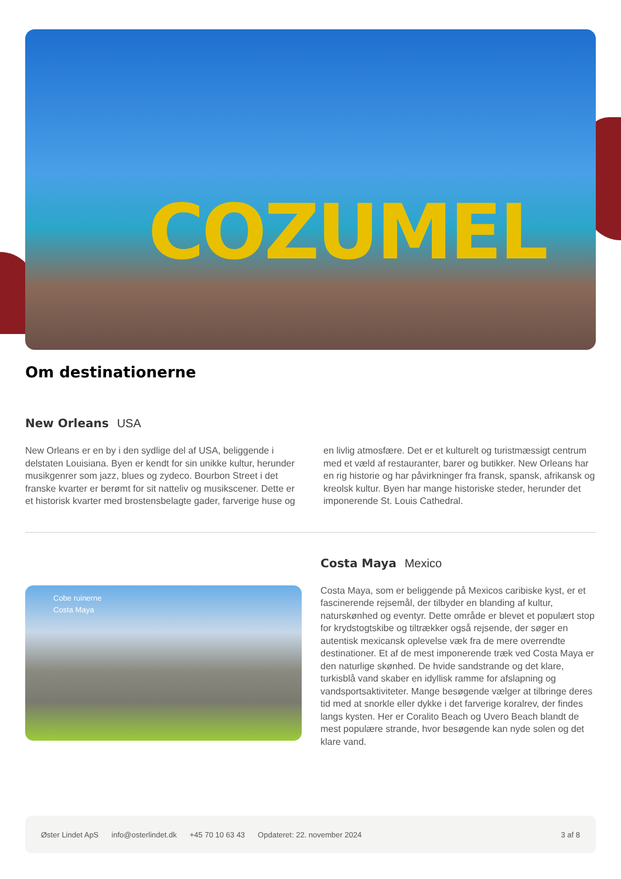COZUMEL
Om destinationerne
New Orleans USA
New Orleans er en by i den sydlige del af USA, beliggende i delstaten Louisiana. Byen er kendt for sin unikke kultur, herunder musikgenrer som jazz, blues og zydeco. Bourbon Street i det franske kvarter er berømt for sit natteliv og musikscener. Dette er et historisk kvarter med brostensbelagte gader, farverige huse og en livlig atmosfære. Det er et kulturelt og turistmæssigt centrum med et væld af restauranter, barer og butikker. New Orleans har en rig historie og har påvirkninger fra fransk, spansk, afrikansk og kreolsk kultur. Byen har mange historiske steder, herunder det imponerende St. Louis Cathedral.
Cobe ruinerne
Costa Maya
Costa Maya Mexico
Costa Maya, som er beliggende på Mexicos caribiske kyst, er et fascinerende rejsemål, der tilbyder en blanding af kultur, naturskønhed og eventyr. Dette område er blevet et populært stop for krydstogtskibe og tiltrækker også rejsende, der søger en autentisk mexicansk oplevelse væk fra de mere overrendte destinationer. Et af de mest imponerende træk ved Costa Maya er den naturlige skønhed. De hvide sandstrande og det klare, turkisblå vand skaber en idyllisk ramme for afslapning og vandsportsaktiviteter. Mange besøgende vælger at tilbringe deres tid med at snorkle eller dykke i det farverige koralrev, der findes langs kysten. Her er Coralito Beach og Uvero Beach blandt de mest populære strande, hvor besøgende kan nyde solen og det klare vand.
Øster Lindet ApS info@osterlindet.dk +45 70 10 63 43 Opdateret: 22. november 2024 3 af 8